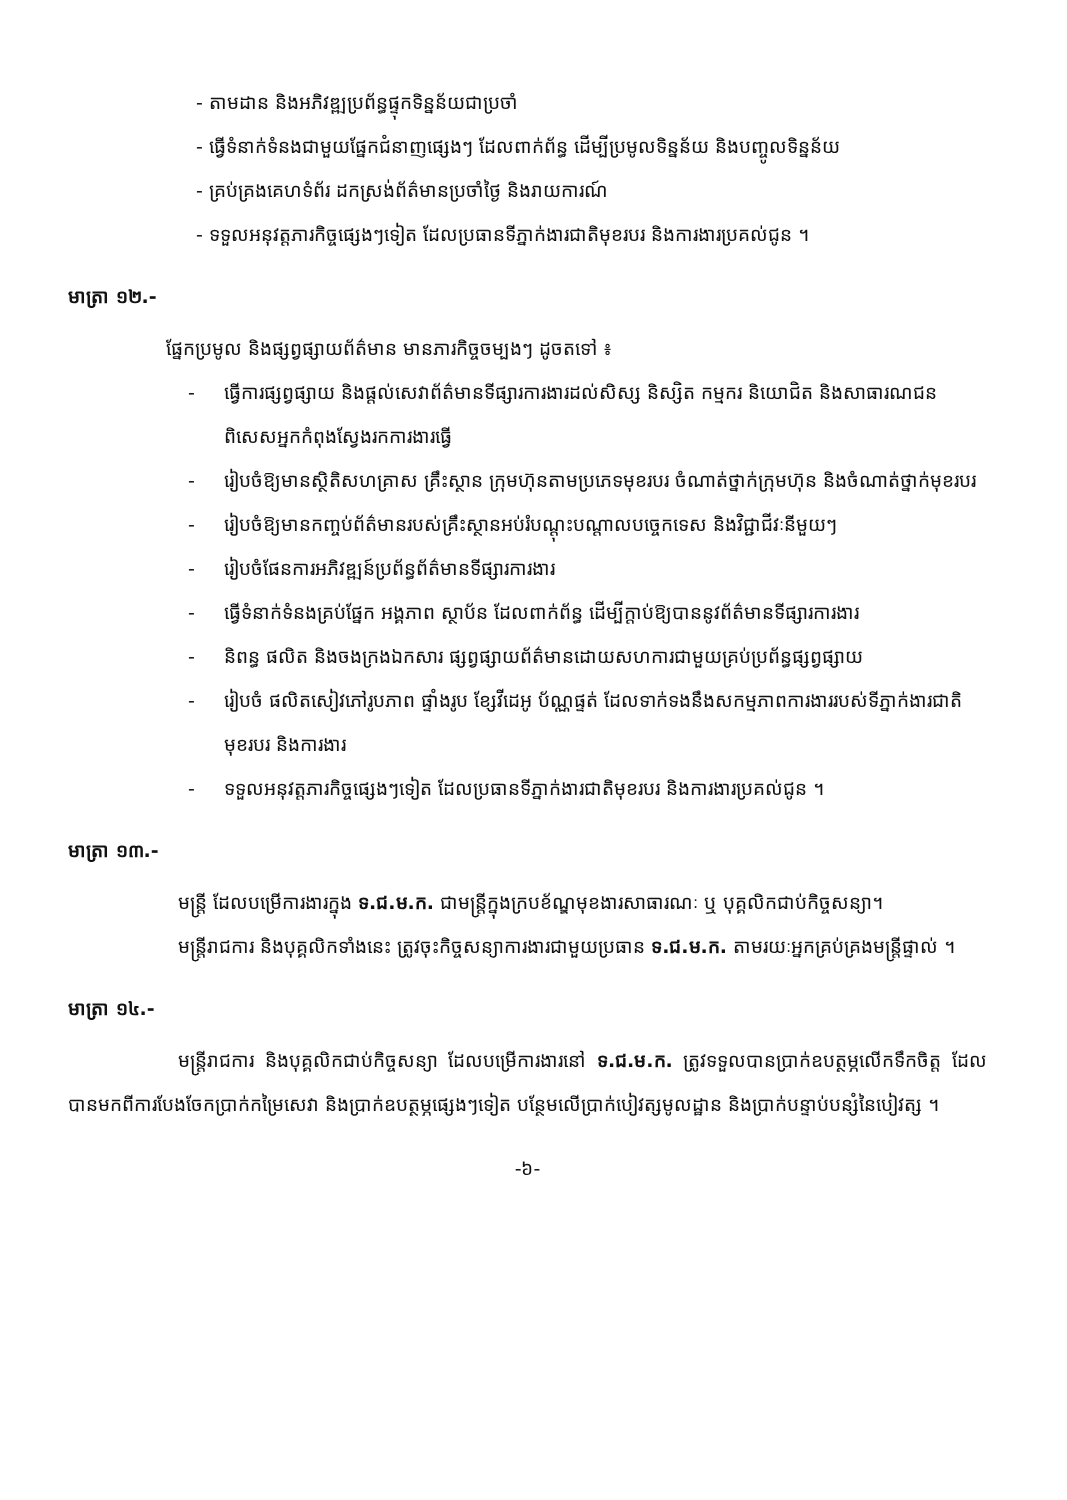- តាមដាន និងអភិវឌ្ឍប្រព័ន្ធផ្ទុកទិន្នន័យជាប្រចាំ
- ធ្វើទំនាក់ទំនងជាមួយផ្នែកជំនាញផ្សេងៗ ដែលពាក់ព័ន្ធ ដើម្បីប្រមូលទិន្នន័យ និងបញ្ចូលទិន្នន័យ
- គ្រប់គ្រងគេហទំព័រ ដកស្រង់ព័ត៌មានប្រចាំថ្ងៃ និងរាយការណ៍
- ទទួលអនុវត្តភារកិច្ចផ្សេងៗទៀត ដែលប្រធានទីភ្នាក់ងារជាតិមុខរបរ និងការងារប្រគល់ជូន ។
មាត្រា ១២.-
ផ្នែកប្រមូល និងផ្សព្វផ្សាយព័ត៌មាន មានភារកិច្ចចម្បងៗ ដូចតទៅ ៖
- ធ្វើការផ្សព្វផ្សាយ និងផ្តល់សេវាព័ត៌មានទីផ្សារការងារដល់សិស្ស និស្សិត កម្មករ និយោជិត និងសាធារណជន ពិសេសអ្នកកំពុងស្វែងរកការងារធ្វើ
- រៀបចំឱ្យមានស្ថិតិសហគ្រាស គ្រឹះស្ថាន ក្រុមហ៊ុនតាមប្រភេទមុខរបរ ចំណាត់ថ្នាក់ក្រុមហ៊ុន និងចំណាត់ថ្នាក់មុខរបរ
- រៀបចំឱ្យមានកញ្ចប់ព័ត៌មានរបស់គ្រឹះស្ថានអប់រំបណ្តុះបណ្តាលបច្ចេកទេស និងវិជ្ជាជីវៈនីមួយៗ
- រៀបចំផែនការអភិវឌ្ឍន៍ប្រព័ន្ធព័ត៌មានទីផ្សារការងារ
- ធ្វើទំនាក់ទំនងគ្រប់ផ្នែក អង្គភាព ស្ថាប័ន ដែលពាក់ព័ន្ធ ដើម្បីក្តាប់ឱ្យបាននូវព័ត៌មានទីផ្សារការងារ
- និពន្ធ ផលិត និងចងក្រងឯកសារ ផ្សព្វផ្សាយព័ត៌មានដោយសហការជាមួយគ្រប់ប្រព័ន្ធផ្សព្វផ្សាយ
- រៀបចំ ផលិតសៀវភៅរូបភាព ផ្ទាំងរូប ខ្សែវីដេអូ ប័ណ្ណផ្ទត់ ដែលទាក់ទងនឹងសកម្មភាពការងាររបស់ទីភ្នាក់ងារជាតិមុខរបរ និងការងារ
- ទទួលអនុវត្តភារកិច្ចផ្សេងៗទៀត ដែលប្រធានទីភ្នាក់ងារជាតិមុខរបរ និងការងារប្រគល់ជូន ។
មាត្រា ១៣.-
មន្ត្រី ដែលបម្រើការងារក្នុង ទ.ជ.ម.ក. ជាមន្ត្រីក្នុងក្របខ័ណ្ឌមុខងារសាធារណៈ ឬ បុគ្គលិកជាប់កិច្ចសន្យា។
មន្ត្រីរាជការ និងបុគ្គលិកទាំងនេះ ត្រូវចុះកិច្ចសន្យាការងារជាមួយប្រធាន ទ.ជ.ម.ក. តាមរយៈអ្នកគ្រប់គ្រងមន្ត្រីផ្ទាល់ ។
មាត្រា ១៤.-
មន្ត្រីរាជការ និងបុគ្គលិកជាប់កិច្ចសន្យា ដែលបម្រើការងារនៅ ទ.ជ.ម.ក. ត្រូវទទួលបានប្រាក់ឧបត្ថម្ភលើកទឹកចិត្ត ដែលបានមកពីការបែងចែកប្រាក់កម្រៃសេវា និងប្រាក់ឧបត្ថម្ភផ្សេងៗទៀត បន្ថែមលើប្រាក់បៀវត្សមូលដ្ឋាន និងប្រាក់បន្ទាប់បន្សំនៃបៀវត្ស ។
-៦-